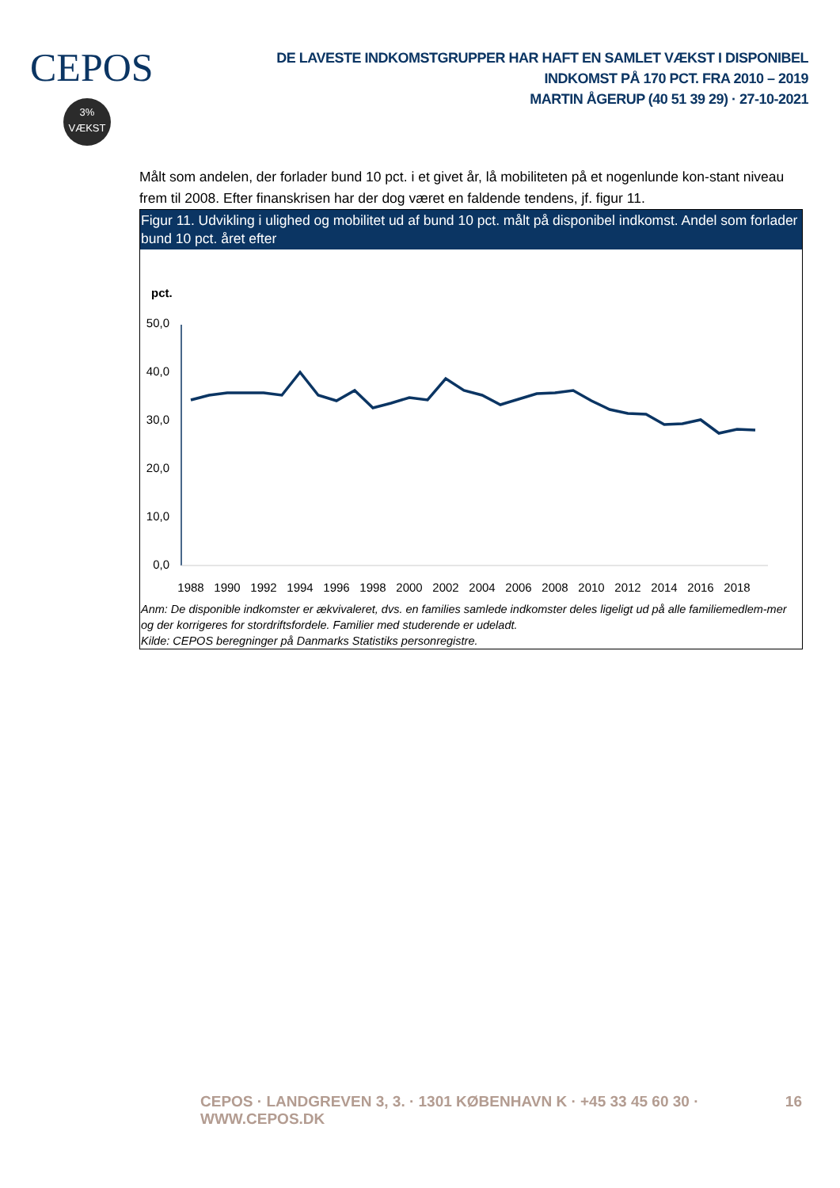CEPOS
3%
VÆKST
DE LAVESTE INDKOMSTGRUPPER HAR HAFT EN SAMLET VÆKST I DISPONIBEL INDKOMST PÅ 170 PCT. FRA 2010 – 2019
MARTIN ÅGERUP (40 51 39 29) · 27-10-2021
Målt som andelen, der forlader bund 10 pct. i et givet år, lå mobiliteten på et nogenlunde kon-stant niveau frem til 2008. Efter finanskrisen har der dog været en faldende tendens, jf. figur 11.
Figur 11. Udvikling i ulighed og mobilitet ud af bund 10 pct. målt på disponibel indkomst. Andel som forlader bund 10 pct. året efter
pct.
50,0
40,0
30,0
20,0
10,0
0,0
1988
1990
1992
1994
1996
1998
2000
2002
2004
2006
2008
2010
2012
2014
2016
2018
Anm: De disponible indkomster er ækvivaleret, dvs. en families samlede indkomster deles ligeligt ud på alle familiemedlem-mer og der korrigeres for stordriftsfordele. Familier med studerende er udeladt.
Kilde: CEPOS beregninger på Danmarks Statistiks personregistre.
CEPOS · LANDGREVEN 3, 3. · 1301 KØBENHAVN K · +45 33 45 60 30 · WWW.CEPOS.DK 16